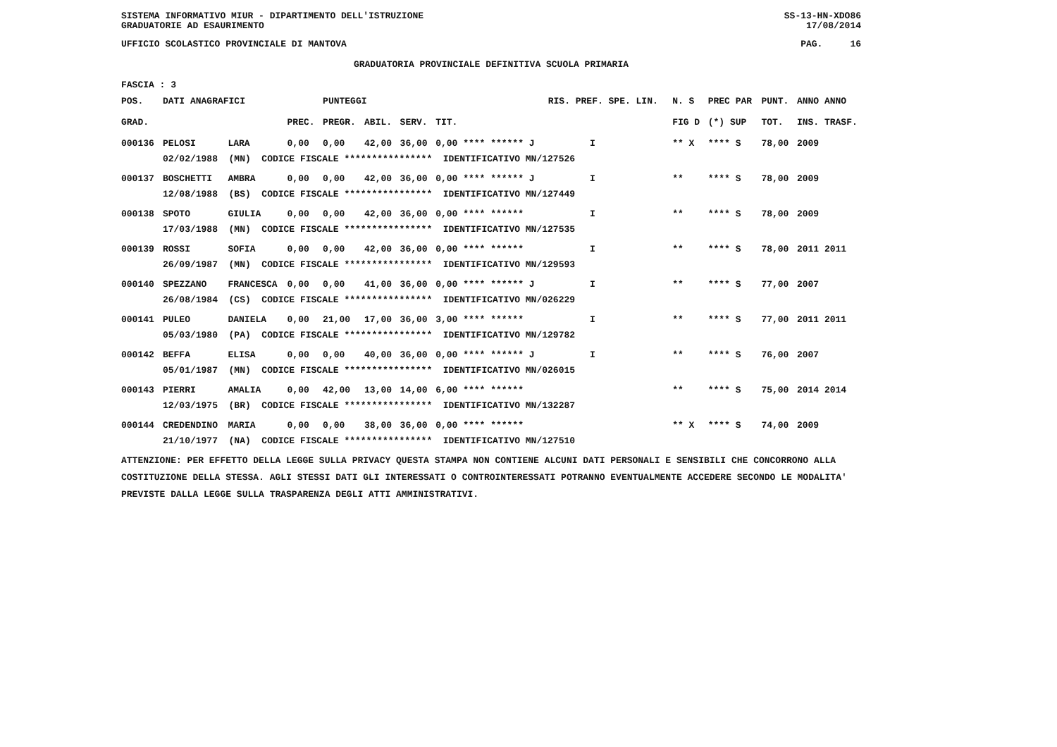SISTEMA INFORMATIVO MIUR - DIPARTIMENTO DELL'ISTRUZIONE SS-13-HN-XDO86
GRADUATORIE AD ESAURIMENTO 17/08/2014
UFFICIO SCOLASTICO PROVINCIALE DI MANTOVA PAG. 16
GRADUATORIA PROVINCIALE DEFINITIVA SCUOLA PRIMARIA
FASCIA : 3
| POS. | DATI ANAGRAFICI | | | PUNTEGGI | | | | RIS. PREF. SPE. LIN. | | N. S | PREC PAR | PUNT. | ANNO ANNO |
| --- | --- | --- | --- | --- | --- | --- | --- | --- | --- | --- | --- | --- | --- |
| GRAD. | | | PREC. | PREGR. | ABIL. | SERV. | TIT. | | | FIG D | (*) SUP | TOT. | INS. TRASF. |
| 000136 | PELOSI | LARA | 0,00 | 0,00 | 42,00 | 36,00 | 0,00 **** ****** J | | I | ** X | **** S | 78,00 | 2009 |
| | 02/02/1988 (MN) CODICE FISCALE **************** IDENTIFICATIVO MN/127526 | | | | | | | | | | | | |
| 000137 | BOSCHETTI | AMBRA | 0,00 | 0,00 | 42,00 | 36,00 | 0,00 **** ****** J | | I | ** | **** S | 78,00 | 2009 |
| | 12/08/1988 (BS) CODICE FISCALE **************** IDENTIFICATIVO MN/127449 | | | | | | | | | | | | |
| 000138 | SPOTO | GIULIA | 0,00 | 0,00 | 42,00 | 36,00 | 0,00 **** ****** | | I | ** | **** S | 78,00 | 2009 |
| | 17/03/1988 (MN) CODICE FISCALE **************** IDENTIFICATIVO MN/127535 | | | | | | | | | | | | |
| 000139 | ROSSI | SOFIA | 0,00 | 0,00 | 42,00 | 36,00 | 0,00 **** ****** | | I | ** | **** S | 78,00 | 2011 2011 |
| | 26/09/1987 (MN) CODICE FISCALE **************** IDENTIFICATIVO MN/129593 | | | | | | | | | | | | |
| 000140 | SPEZZANO | FRANCESCA | 0,00 | 0,00 | 41,00 | 36,00 | 0,00 **** ****** J | | I | ** | **** S | 77,00 | 2007 |
| | 26/08/1984 (CS) CODICE FISCALE **************** IDENTIFICATIVO MN/026229 | | | | | | | | | | | | |
| 000141 | PULEO | DANIELA | 0,00 | 21,00 | 17,00 | 36,00 | 3,00 **** ****** | | I | ** | **** S | 77,00 | 2011 2011 |
| | 05/03/1980 (PA) CODICE FISCALE **************** IDENTIFICATIVO MN/129782 | | | | | | | | | | | | |
| 000142 | BEFFA | ELISA | 0,00 | 0,00 | 40,00 | 36,00 | 0,00 **** ****** J | | I | ** | **** S | 76,00 | 2007 |
| | 05/01/1987 (MN) CODICE FISCALE **************** IDENTIFICATIVO MN/026015 | | | | | | | | | | | | |
| 000143 | PIERRI | AMALIA | 0,00 | 42,00 | 13,00 | 14,00 | 6,00 **** ****** | | | ** | **** S | 75,00 | 2014 2014 |
| | 12/03/1975 (BR) CODICE FISCALE **************** IDENTIFICATIVO MN/132287 | | | | | | | | | | | | |
| 000144 | CREDENDINO | MARIA | 0,00 | 0,00 | 38,00 | 36,00 | 0,00 **** ****** | | | ** X | **** S | 74,00 | 2009 |
| | 21/10/1977 (NA) CODICE FISCALE **************** IDENTIFICATIVO MN/127510 | | | | | | | | | | | | |
ATTENZIONE: PER EFFETTO DELLA LEGGE SULLA PRIVACY QUESTA STAMPA NON CONTIENE ALCUNI DATI PERSONALI E SENSIBILI CHE CONCORRONO ALLA COSTITUZIONE DELLA STESSA. AGLI STESSI DATI GLI INTERESSATI O CONTROINTERESSATI POTRANNO EVENTUALMENTE ACCEDERE SECONDO LE MODALITA' PREVISTE DALLA LEGGE SULLA TRASPARENZA DEGLI ATTI AMMINISTRATIVI.